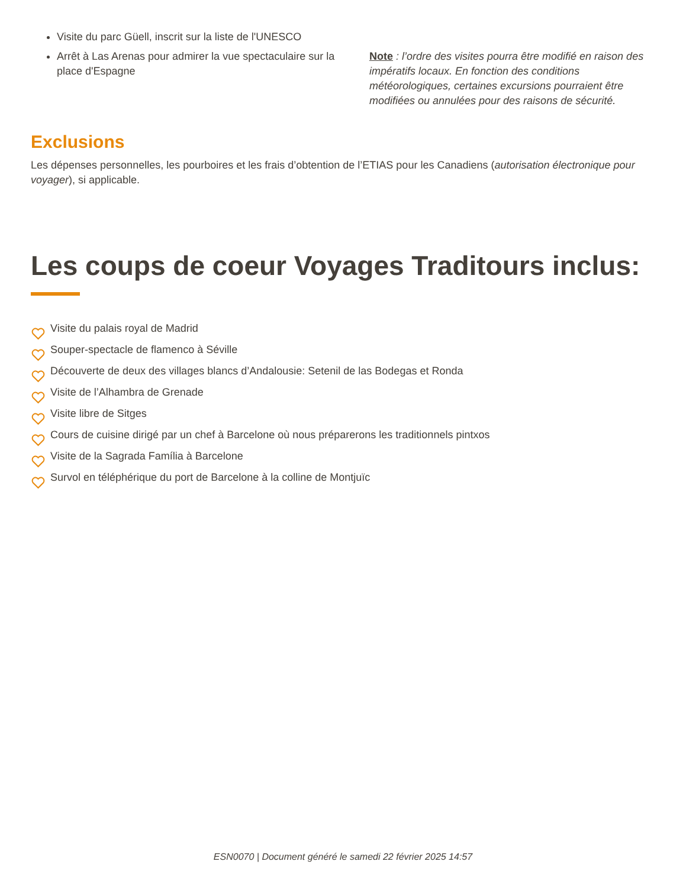Visite du parc Güell, inscrit sur la liste de l'UNESCO
Arrêt à Las Arenas pour admirer la vue spectaculaire sur la place d'Espagne
Note : l’ordre des visites pourra être modifié en raison des impératifs locaux. En fonction des conditions météorologiques, certaines excursions pourraient être modifiées ou annulées pour des raisons de sécurité.
Exclusions
Les dépenses personnelles, les pourboires et les frais d’obtention de l’ETIAS pour les Canadiens (autorisation électronique pour voyager), si applicable.
Les coups de coeur Voyages Traditours inclus:
Visite du palais royal de Madrid
Souper-spectacle de flamenco à Séville
Découverte de deux des villages blancs d’Andalousie: Setenil de las Bodegas et Ronda
Visite de l’Alhambra de Grenade
Visite libre de Sitges
Cours de cuisine dirigé par un chef à Barcelone où nous préparerons les traditionnels pintxos
Visite de la Sagrada Família à Barcelone
Survol en téléphérique du port de Barcelone à la colline de Montjuïc
ESN0070 | Document généré le samedi 22 février 2025 14:57